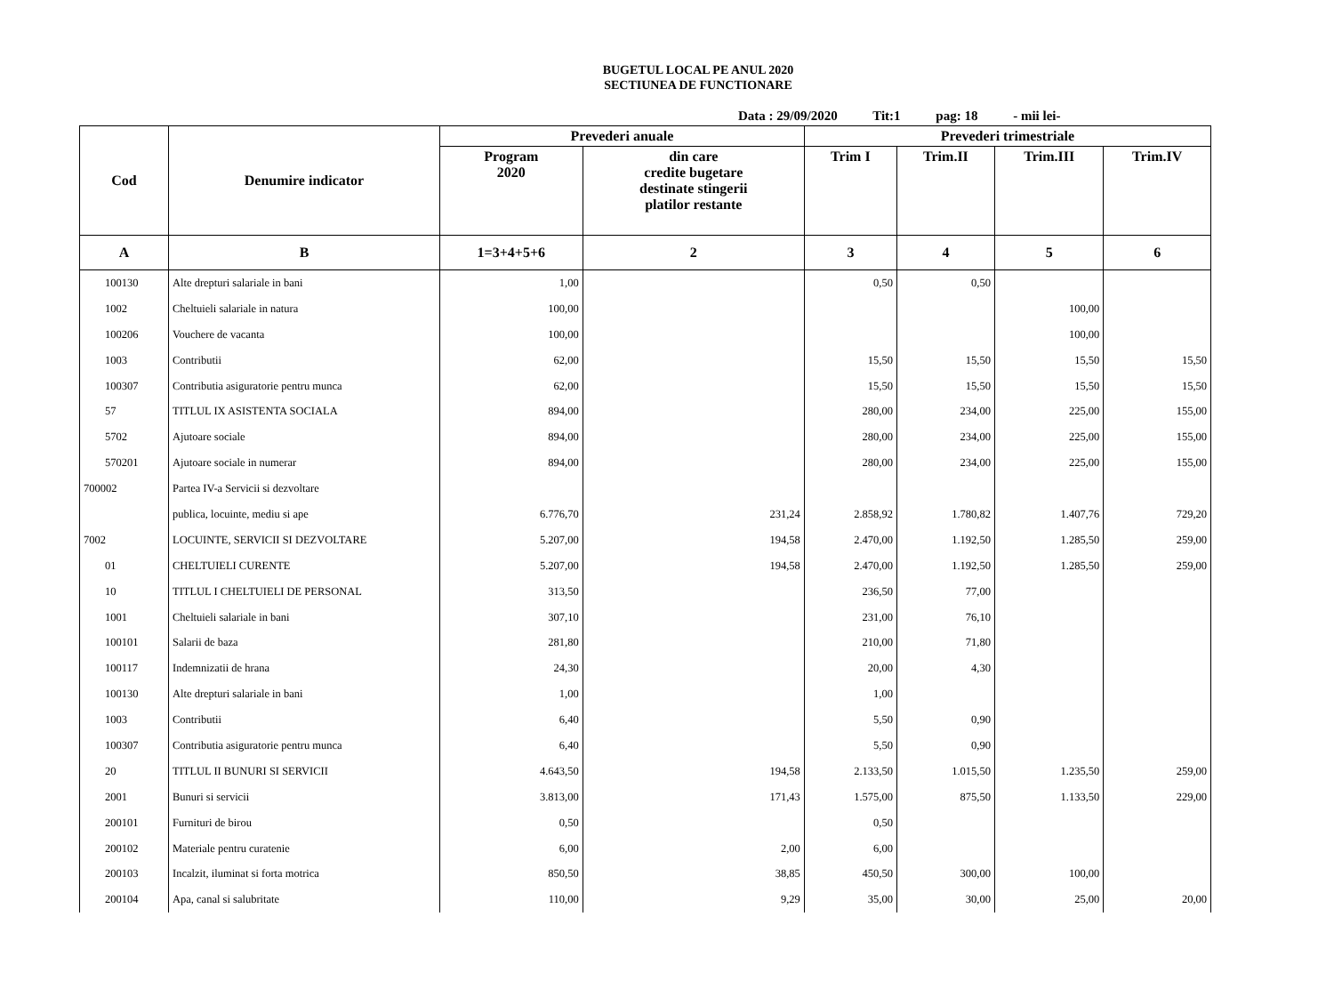BUGETUL LOCAL PE ANUL 2020
SECTIUNEA DE FUNCTIONARE
Data : 29/09/2020 Tit:1 pag: 18 - mii lei-
| Cod | Denumire indicator | Prevederi anuale | | Prevederi trimestriale | | | |
| --- | --- | --- | --- | --- | --- | --- | --- |
| | | Program 2020 | din care credite bugetare destinate stingerii platilor restante | Trim I | Trim.II | Trim.III | Trim.IV |
| A | B | 1=3+4+5+6 | 2 | 3 | 4 | 5 | 6 |
| 100130 | Alte drepturi salariale in bani | 1,00 | | 0,50 | 0,50 | | |
| 1002 | Cheltuieli salariale in natura | 100,00 | | | | 100,00 | |
| 100206 | Vouchere de vacanta | 100,00 | | | | 100,00 | |
| 1003 | Contributii | 62,00 | | 15,50 | 15,50 | 15,50 | 15,50 |
| 100307 | Contributia asiguratorie pentru munca | 62,00 | | 15,50 | 15,50 | 15,50 | 15,50 |
| 57 | TITLUL IX ASISTENTA SOCIALA | 894,00 | | 280,00 | 234,00 | 225,00 | 155,00 |
| 5702 | Ajutoare sociale | 894,00 | | 280,00 | 234,00 | 225,00 | 155,00 |
| 570201 | Ajutoare sociale in numerar | 894,00 | | 280,00 | 234,00 | 225,00 | 155,00 |
| 700002 | Partea IV-a Servicii si dezvoltare | | | | | | |
| | publica, locuinte, mediu si ape | 6.776,70 | 231,24 | 2.858,92 | 1.780,82 | 1.407,76 | 729,20 |
| 7002 | LOCUINTE, SERVICII SI DEZVOLTARE | 5.207,00 | 194,58 | 2.470,00 | 1.192,50 | 1.285,50 | 259,00 |
| 01 | CHELTUIELI CURENTE | 5.207,00 | 194,58 | 2.470,00 | 1.192,50 | 1.285,50 | 259,00 |
| 10 | TITLUL I CHELTUIELI DE PERSONAL | 313,50 | | 236,50 | 77,00 | | |
| 1001 | Cheltuieli salariale in bani | 307,10 | | 231,00 | 76,10 | | |
| 100101 | Salarii de baza | 281,80 | | 210,00 | 71,80 | | |
| 100117 | Indemnizatii de hrana | 24,30 | | 20,00 | 4,30 | | |
| 100130 | Alte drepturi salariale in bani | 1,00 | | 1,00 | | | |
| 1003 | Contributii | 6,40 | | 5,50 | 0,90 | | |
| 100307 | Contributia asiguratorie pentru munca | 6,40 | | 5,50 | 0,90 | | |
| 20 | TITLUL II BUNURI SI SERVICII | 4.643,50 | 194,58 | 2.133,50 | 1.015,50 | 1.235,50 | 259,00 |
| 2001 | Bunuri si servicii | 3.813,00 | 171,43 | 1.575,00 | 875,50 | 1.133,50 | 229,00 |
| 200101 | Furnituri de birou | 0,50 | | 0,50 | | | |
| 200102 | Materiale pentru curatenie | 6,00 | 2,00 | 6,00 | | | |
| 200103 | Incalzit, iluminat si forta motrica | 850,50 | 38,85 | 450,50 | 300,00 | 100,00 | |
| 200104 | Apa, canal si salubritate | 110,00 | 9,29 | 35,00 | 30,00 | 25,00 | 20,00 |